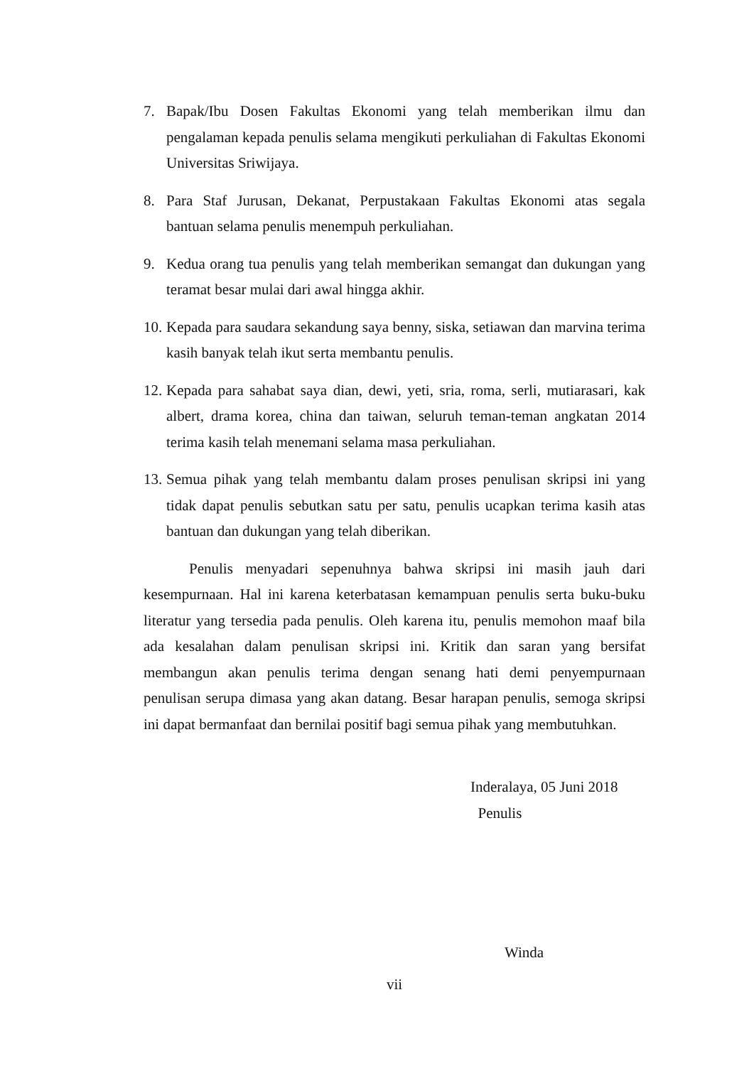7. Bapak/Ibu Dosen Fakultas Ekonomi yang telah memberikan ilmu dan pengalaman kepada penulis selama mengikuti perkuliahan di Fakultas Ekonomi Universitas Sriwijaya.
8. Para Staf Jurusan, Dekanat, Perpustakaan Fakultas Ekonomi atas segala bantuan selama penulis menempuh perkuliahan.
9. Kedua orang tua penulis yang telah memberikan semangat dan dukungan yang teramat besar mulai dari awal hingga akhir.
10. Kepada para saudara sekandung saya benny, siska, setiawan dan marvina terima kasih banyak telah ikut serta membantu penulis.
12. Kepada para sahabat saya dian, dewi, yeti, sria, roma, serli, mutiarasari, kak albert, drama korea, china dan taiwan, seluruh teman-teman angkatan 2014 terima kasih telah menemani selama masa perkuliahan.
13. Semua pihak yang telah membantu dalam proses penulisan skripsi ini yang tidak dapat penulis sebutkan satu per satu, penulis ucapkan terima kasih atas bantuan dan dukungan yang telah diberikan.
Penulis menyadari sepenuhnya bahwa skripsi ini masih jauh dari kesempurnaan. Hal ini karena keterbatasan kemampuan penulis serta buku-buku literatur yang tersedia pada penulis. Oleh karena itu, penulis memohon maaf bila ada kesalahan dalam penulisan skripsi ini. Kritik dan saran yang bersifat membangun akan penulis terima dengan senang hati demi penyempurnaan penulisan serupa dimasa yang akan datang. Besar harapan penulis, semoga skripsi ini dapat bermanfaat dan bernilai positif bagi semua pihak yang membutuhkan.
Inderalaya, 05 Juni 2018
Penulis
Winda
vii